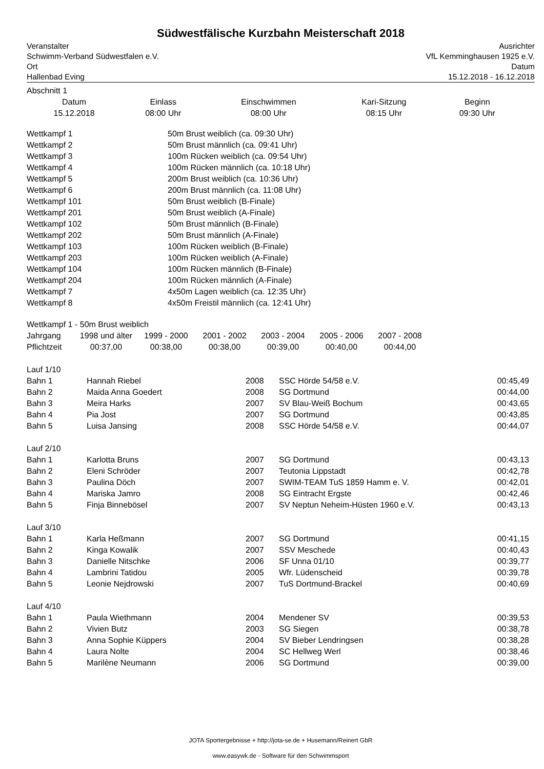Südwestfälische Kurzbahn Meisterschaft 2018
Veranstalter
Schwimm-Verband Südwestfalen e.V.
Ort
Hallenbad Eving
Ausrichter
VfL Kemminghausen 1925 e.V.
Datum
15.12.2018 - 16.12.2018
Abschnitt 1
| Datum | Einlass | Einschwimmen | Kari-Sitzung | Beginn |
| --- | --- | --- | --- | --- |
| 15.12.2018 | 08:00 Uhr | 08:00 Uhr | 08:15 Uhr | 09:30 Uhr |
| Wettkampf 1 | 50m Brust weiblich (ca. 09:30 Uhr) |
| Wettkampf 2 | 50m Brust männlich (ca. 09:41 Uhr) |
| Wettkampf 3 | 100m Rücken weiblich (ca. 09:54 Uhr) |
| Wettkampf 4 | 100m Rücken männlich (ca. 10:18 Uhr) |
| Wettkampf 5 | 200m Brust weiblich (ca. 10:36 Uhr) |
| Wettkampf 6 | 200m Brust männlich (ca. 11:08 Uhr) |
| Wettkampf 101 | 50m Brust weiblich (B-Finale) |
| Wettkampf 201 | 50m Brust weiblich (A-Finale) |
| Wettkampf 102 | 50m Brust männlich (B-Finale) |
| Wettkampf 202 | 50m Brust männlich (A-Finale) |
| Wettkampf 103 | 100m Rücken weiblich (B-Finale) |
| Wettkampf 203 | 100m Rücken weiblich (A-Finale) |
| Wettkampf 104 | 100m Rücken männlich (B-Finale) |
| Wettkampf 204 | 100m Rücken männlich (A-Finale) |
| Wettkampf 7 | 4x50m Lagen weiblich (ca. 12:35 Uhr) |
| Wettkampf 8 | 4x50m Freistil männlich (ca. 12:41 Uhr) |
Wettkampf 1 - 50m Brust weiblich
| Jahrgang | 1998 und älter | 1999 - 2000 | 2001 - 2002 | 2003 - 2004 | 2005 - 2006 | 2007 - 2008 |
| Pflichtzeit | 00:37,00 | 00:38,00 | 00:38,00 | 00:39,00 | 00:40,00 | 00:44,00 |
| Lauf 1/10 | | | | |
| Bahn 1 | Hannah Riebel | 2008 | SSC Hörde 54/58 e.V. | 00:45,49 |
| Bahn 2 | Maida Anna Goedert | 2008 | SG Dortmund | 00:44,00 |
| Bahn 3 | Meira Harks | 2007 | SV Blau-Weiß Bochum | 00:43,65 |
| Bahn 4 | Pia Jost | 2007 | SG Dortmund | 00:43,85 |
| Bahn 5 | Luisa Jansing | 2008 | SSC Hörde 54/58 e.V. | 00:44,07 |
| Lauf 2/10 | | | | |
| Bahn 1 | Karlotta Bruns | 2007 | SG Dortmund | 00:43,13 |
| Bahn 2 | Eleni Schröder | 2007 | Teutonia Lippstadt | 00:42,78 |
| Bahn 3 | Paulina Döch | 2007 | SWIM-TEAM TuS 1859 Hamm e. V. | 00:42,01 |
| Bahn 4 | Mariska Jamro | 2008 | SG Eintracht Ergste | 00:42,46 |
| Bahn 5 | Finja Binnebösel | 2007 | SV Neptun Neheim-Hüsten 1960 e.V. | 00:43,13 |
| Lauf 3/10 | | | | |
| Bahn 1 | Karla Heßmann | 2007 | SG Dortmund | 00:41,15 |
| Bahn 2 | Kinga Kowalik | 2007 | SSV Meschede | 00:40,43 |
| Bahn 3 | Danielle Nitschke | 2006 | SF Unna 01/10 | 00:39,77 |
| Bahn 4 | Lambrini Tatidou | 2005 | Wfr. Lüdenscheid | 00:39,78 |
| Bahn 5 | Leonie Nejdrowski | 2007 | TuS Dortmund-Brackel | 00:40,69 |
| Lauf 4/10 | | | | |
| Bahn 1 | Paula Wiethmann | 2004 | Mendener SV | 00:39,53 |
| Bahn 2 | Vivien Butz | 2003 | SG Siegen | 00:38,78 |
| Bahn 3 | Anna Sophie Küppers | 2004 | SV Bieber Lendringsen | 00:38,28 |
| Bahn 4 | Laura Nolte | 2004 | SC Hellweg Werl | 00:38,46 |
| Bahn 5 | Marilène Neumann | 2006 | SG Dortmund | 00:39,00 |
JOTA Sportergebnisse + http://jota-se.de + Husemann/Reinert GbR
www.easywk.de - Software für den Schwimmsport